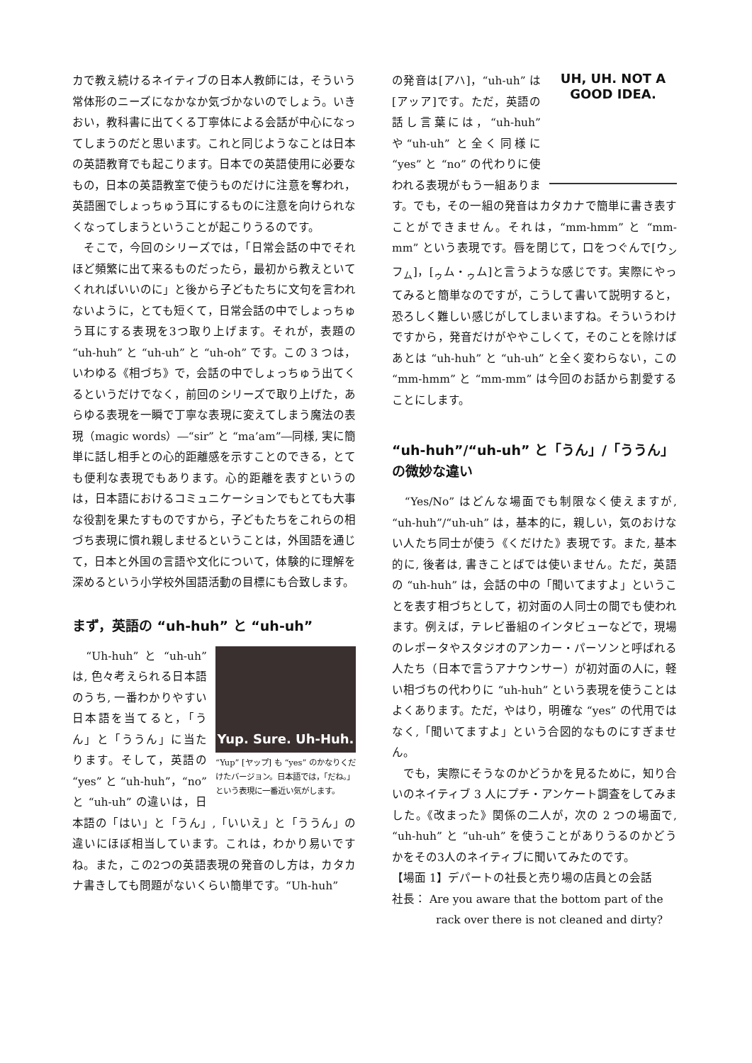カで教え続けるネイティブの日本人教師には，そういう常体形のニーズになかなか気づかないのでしょう。いきおい，教科書に出てくる丁寧体による会話が中心になってしまうのだと思います。これと同じようなことは日本の英語教育でも起こります。日本での英語使用に必要なもの，日本の英語教室で使うものだけに注意を奪われ，英語圏でしょっちゅう耳にするものに注意を向けられなくなってしまうということが起こりうるのです。
　そこで，今回のシリーズでは，「日常会話の中でそれほど頻繁に出て来るものだったら，最初から教えといてくれればいいのに」と後から子どもたちに文句を言われないように，とても短くて，日常会話の中でしょっちゅう耳にする表現を3つ取り上げます。それが，表題の “uh-huh” と “uh-uh” と “uh-oh” です。この 3 つは，いわゆる《相づち》で，会話の中でしょっちゅう出てくるというだけでなく，前回のシリーズで取り上げた，あらゆる表現を一瞬で丁寧な表現に変えてしまう魔法の表現（magic words）―“sir” と “ma’am”―同様, 実に簡単に話し相手との心的距離感を示すことのできる，とても便利な表現でもあります。心的距離を表すというのは，日本語におけるコミュニケーションでもとても大事な役割を果たすものですから，子どもたちをこれらの相づち表現に慣れ親しませるということは，外国語を通じて，日本と外国の言語や文化について，体験的に理解を深めるという小学校外国語活動の目標にも合致します。
まず，英語の “uh-huh” と “uh-uh”
Yup. Sure. Uh-Huh.
“Yup” [ヤップ] も “yes” のかなりくだけたバージョン。日本語では，「だね。」という表現に一番近い気がします。
　“Uh-huh” と “uh-uh” は, 色々考えられる日本語のうち, 一番わかりやすい日本語を当てると，「うん」と「ううん」に当たります。そして，英語の “yes” と “uh-huh”，“no” と “uh-uh” の違いは，日本語の「はい」と「うん」,「いいえ」と「ううん」の違いにほぼ相当しています。これは，わかり易いですね。また，この2つの英語表現の発音のし方は，カタカナ書きしても問題がないくらい簡単です。“Uh-huh”
UH, UH. NOT A
GOOD IDEA.
の発音は[アハ]，“uh-uh” は[アッア]です。ただ，英語の話し言葉には，“uh-huh” や“uh-uh” と全く同様に “yes” と “no” の代わりに使われる表現がもう一組あります。でも，その一組の発音はカタカナで簡単に書き表すことができません。それは，“mm-hmm” と “mm-mm” という表現です。唇を閉じて，口をつぐんで[ウ<sub>ン</sub>フ<sub>ム</sub>]，[<sub>ゥ</sub>ム・<sub>ゥ</sub>ム]と言うような感じです。実際にやってみると簡単なのですが，こうして書いて説明すると，恐ろしく難しい感じがしてしまいますね。そういうわけですから，発音だけがややこしくて，そのことを除けばあとは “uh-huh” と “uh-uh” と全く変わらない，この “mm-hmm” と “mm-mm” は今回のお話から割愛することにします。
“uh-huh”/“uh-uh” と「うん」/「ううん」の微妙な違い
　“Yes/No” はどんな場面でも制限なく使えますが, “uh-huh”/“uh-uh” は，基本的に，親しい，気のおけない人たち同士が使う《くだけた》表現です。また, 基本的に, 後者は, 書きことばでは使いません。ただ，英語の “uh-huh” は，会話の中の「聞いてますよ」ということを表す相づちとして，初対面の人同士の間でも使われます。例えば，テレビ番組のインタビューなどで，現場のレポータやスタジオのアンカー・パーソンと呼ばれる人たち（日本で言うアナウンサー）が初対面の人に，軽い相づちの代わりに “uh-huh” という表現を使うことはよくあります。ただ，やはり，明確な “yes” の代用ではなく,「聞いてますよ」という合図的なものにすぎません。
　でも，実際にそうなのかどうかを見るために，知り合いのネイティブ 3 人にプチ・アンケート調査をしてみました。《改まった》関係の二人が，次の 2 つの場面で, “uh-huh” と “uh-uh” を使うことがありうるのかどうかをその3人のネイティブに聞いてみたのです。
【場面 1】デパートの社長と売り場の店員との会話
社長： Are you aware that the bottom part of the
rack over there is not cleaned and dirty?